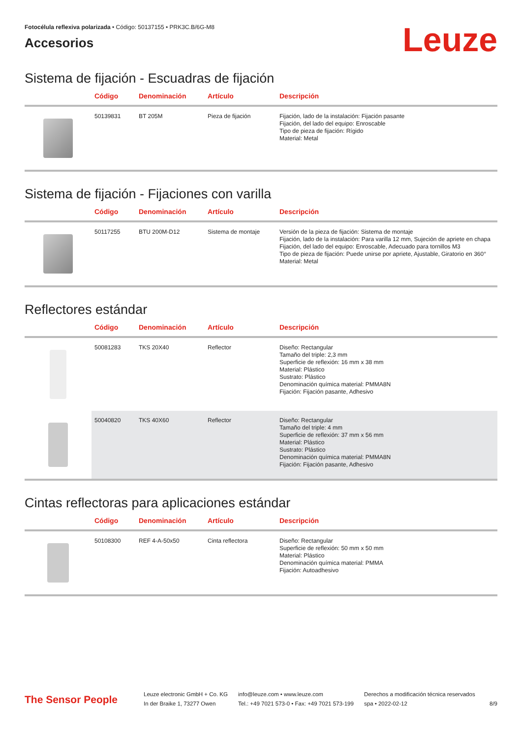Fotocélula reflexiva polarizada • Código: 50137155 • PRK3C.B/6G-M8
Accesorios
Leuze
Sistema de fijación - Escuadras de fijación
| | Código | Denominación | Artículo | Descripción |
| --- | --- | --- | --- | --- |
| | 50139831 | BT 205M | Pieza de fijación | Fijación, lado de la instalación: Fijación pasante Fijación, del lado del equipo: Enroscable Tipo de pieza de fijación: Rígido Material: Metal |
Sistema de fijación - Fijaciones con varilla
| | Código | Denominación | Artículo | Descripción |
| --- | --- | --- | --- | --- |
| | 50117255 | BTU 200M-D12 | Sistema de montaje | Versión de la pieza de fijación: Sistema de montaje Fijación, lado de la instalación: Para varilla 12 mm, Sujeción de apriete en chapa Fijación, del lado del equipo: Enroscable, Adecuado para tornillos M3 Tipo de pieza de fijación: Puede unirse por apriete, Ajustable, Giratorio en 360° Material: Metal |
Reflectores estándar
| | Código | Denominación | Artículo | Descripción |
| --- | --- | --- | --- | --- |
| | 50081283 | TKS 20X40 | Reflector | Diseño: Rectangular Tamaño del triple: 2,3 mm Superficie de reflexión: 16 mm x 38 mm Material: Plástico Sustrato: Plástico Denominación química material: PMMA8N Fijación: Fijación pasante, Adhesivo |
| | 50040820 | TKS 40X60 | Reflector | Diseño: Rectangular Tamaño del triple: 4 mm Superficie de reflexión: 37 mm x 56 mm Material: Plástico Sustrato: Plástico Denominación química material: PMMA8N Fijación: Fijación pasante, Adhesivo |
Cintas reflectoras para aplicaciones estándar
| | Código | Denominación | Artículo | Descripción |
| --- | --- | --- | --- | --- |
| | 50108300 | REF 4-A-50x50 | Cinta reflectora | Diseño: Rectangular Superficie de reflexión: 50 mm x 50 mm Material: Plástico Denominación química material: PMMA Fijación: Autoadhesivo |
The Sensor People
Leuze electronic GmbH + Co. KG
In der Braike 1, 73277 Owen
info@leuze.com • www.leuze.com
Tel.: +49 7021 573-0 • Fax: +49 7021 573-199
Derechos a modificación técnica reservados
spa • 2022-02-12
8/9